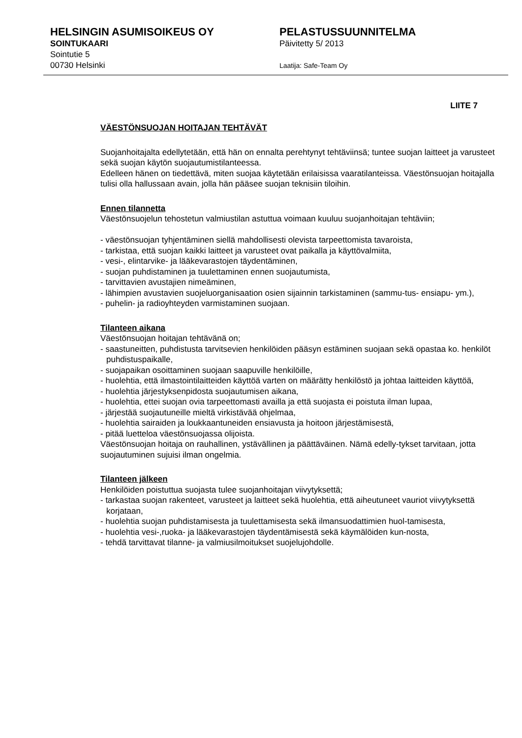HELSINGIN ASUMISOIKEUS OY
SOINTUKAARI
Sointutie 5
00730 Helsinki
PELASTUSSUUNNITELMA
Päivitetty 5/ 2013
Laatija: Safe-Team Oy
LIITE 7
VÄESTÖNSUOJAN HOITAJAN TEHTÄVÄT
Suojanhoitajalta edellytetään, että hän on ennalta perehtynyt tehtäviinsä; tuntee suojan laitteet ja varusteet sekä suojan käytön suojautumistilanteessa.
Edelleen hänen on tiedettävä, miten suojaa käytetään erilaisissa vaaratilanteissa. Väestönsuojan hoitajalla tulisi olla hallussaan avain, jolla hän pääsee suojan teknisiin tiloihin.
Ennen tilannetta
Väestönsuojelun tehostetun valmiustilan astuttua voimaan kuuluu suojanhoitajan tehtäviin;
- väestönsuojan tyhjentäminen siellä mahdollisesti olevista tarpeettomista tavaroista,
- tarkistaa, että suojan kaikki laitteet ja varusteet ovat paikalla ja käyttövalmiita,
- vesi-, elintarvike- ja lääkevarastojen täydentäminen,
- suojan puhdistaminen ja tuulettaminen ennen suojautumista,
- tarvittavien avustajien nimeäminen,
- lähimpien avustavien suojeluorganisaation osien sijainnin tarkistaminen (sammu-tus- ensiapu- ym.),
- puhelin- ja radioyhteyden varmistaminen suojaan.
Tilanteen aikana
Väestönsuojan hoitajan tehtävänä on;
- saastuneitten, puhdistusta tarvitsevien henkilöiden pääsyn estäminen suojaan sekä opastaa ko. henkilöt puhdistuspaikalle,
- suojapaikan osoittaminen suojaan saapuville henkilöille,
- huolehtia, että ilmastointilaitteiden käyttöä varten on määrätty henkilöstö ja johtaa laitteiden käyttöä,
- huolehtia järjestyksenpidosta suojautumisen aikana,
- huolehtia, ettei suojan ovia tarpeettomasti availla ja että suojasta ei poistuta ilman lupaa,
- järjestää suojautuneille mieltä virkistävää ohjelmaa,
- huolehtia sairaiden ja loukkaantuneiden ensiavusta ja hoitoon järjestämisestä,
- pitää luetteloa väestönsuojassa olijoista.
Väestönsuojan hoitaja on rauhallinen, ystävällinen ja päättäväinen. Nämä edelly-tykset tarvitaan, jotta suojautuminen sujuisi ilman ongelmia.
Tilanteen jälkeen
Henkilöiden poistuttua suojasta tulee suojanhoitajan viivytyksettä;
- tarkastaa suojan rakenteet, varusteet ja laitteet sekä huolehtia, että aiheutuneet vauriot viivytyksettä korjataan,
- huolehtia suojan puhdistamisesta ja tuulettamisesta sekä ilmansuodattimien huol-tamisesta,
- huolehtia vesi-,ruoka- ja lääkevarastojen täydentämisestä sekä käymälöiden kun-nosta,
- tehdä tarvittavat tilanne- ja valmiusilmoitukset suojelujohdolle.